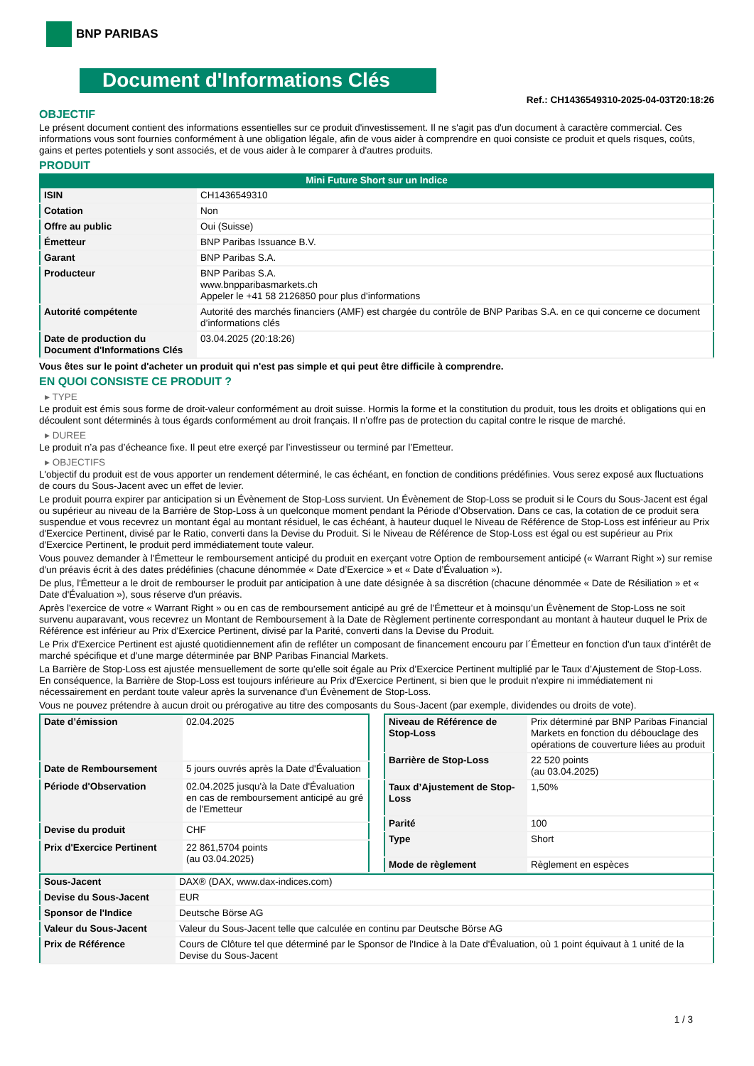BNP PARIBAS
Document d'Informations Clés
Ref.: CH1436549310-2025-04-03T20:18:26
OBJECTIF
Le présent document contient des informations essentielles sur ce produit d'investissement. Il ne s'agit pas d'un document à caractère commercial. Ces informations vous sont fournies conformément à une obligation légale, afin de vous aider à comprendre en quoi consiste ce produit et quels risques, coûts, gains et pertes potentiels y sont associés, et de vous aider à le comparer à d'autres produits.
PRODUIT
Mini Future Short sur un Indice
| ISIN | CH1436549310 |
| Cotation | Non |
| Offre au public | Oui (Suisse) |
| Émetteur | BNP Paribas Issuance B.V. |
| Garant | BNP Paribas S.A. |
| Producteur | BNP Paribas S.A. www.bnpparibasmarkets.ch Appeler le +41 58 2126850 pour plus d'informations |
| Autorité compétente | Autorité des marchés financiers (AMF) est chargée du contrôle de BNP Paribas S.A. en ce qui concerne ce document d’informations clés |
| Date de production du Document d'Informations Clés | 03.04.2025 (20:18:26) |
Vous êtes sur le point d'acheter un produit qui n'est pas simple et qui peut être difficile à comprendre.
EN QUOI CONSISTE CE PRODUIT ?
▸ TYPE
Le produit est émis sous forme de droit-valeur conformément au droit suisse. Hormis la forme et la constitution du produit, tous les droits et obligations qui en découlent sont déterminés à tous égards conformément au droit français. Il n’offre pas de protection du capital contre le risque de marché.
▸ DUREE
Le produit n’a pas d’écheance fixe. Il peut etre exerçé par l’investisseur ou terminé par l’Emetteur.
▸ OBJECTIFS
L'objectif du produit est de vous apporter un rendement déterminé, le cas échéant, en fonction de conditions prédéfinies. Vous serez exposé aux fluctuations de cours du Sous-Jacent avec un effet de levier.
Le produit pourra expirer par anticipation si un Évènement de Stop-Loss survient. Un Évènement de Stop-Loss se produit si le Cours du Sous-Jacent est égal ou supérieur au niveau de la Barrière de Stop-Loss à un quelconque moment pendant la Période d’Observation. Dans ce cas, la cotation de ce produit sera suspendue et vous recevrez un montant égal au montant résiduel, le cas échéant, à hauteur duquel le Niveau de Référence de Stop-Loss est inférieur au Prix d'Exercice Pertinent, divisé par le Ratio, converti dans la Devise du Produit. Si le Niveau de Référence de Stop-Loss est égal ou est supérieur au Prix d'Exercice Pertinent, le produit perd immédiatement toute valeur.
Vous pouvez demander à l'Émetteur le remboursement anticipé du produit en exerçant votre Option de remboursement anticipé (« Warrant Right ») sur remise d'un préavis écrit à des dates prédéfinies (chacune dénommée « Date d’Exercice » et « Date d’Évaluation »).
De plus, l'Émetteur a le droit de rembourser le produit par anticipation à une date désignée à sa discrétion (chacune dénommée « Date de Résiliation » et « Date d'Évaluation »), sous réserve d'un préavis.
Après l'exercice de votre « Warrant Right » ou en cas de remboursement anticipé au gré de l'Émetteur et à moinsqu’un Évènement de Stop-Loss ne soit survenu auparavant, vous recevrez un Montant de Remboursement à la Date de Règlement pertinente correspondant au montant à hauteur duquel le Prix de Référence est inférieur au Prix d'Exercice Pertinent, divisé par la Parité, converti dans la Devise du Produit.
Le Prix d'Exercice Pertinent est ajusté quotidiennement afin de refléter un composant de financement encouru par l´Émetteur en fonction d'un taux d’intérêt de marché spécifique et d'une marge déterminée par BNP Paribas Financial Markets.
La Barrière de Stop-Loss est ajustée mensuellement de sorte qu’elle soit égale au Prix d’Exercice Pertinent multiplié par le Taux d’Ajustement de Stop-Loss. En conséquence, la Barrière de Stop-Loss est toujours inférieure au Prix d'Exercice Pertinent, si bien que le produit n'expire ni immédiatement ni nécessairement en perdant toute valeur après la survenance d'un Évènement de Stop-Loss.
Vous ne pouvez prétendre à aucun droit ou prérogative au titre des composants du Sous-Jacent (par exemple, dividendes ou droits de vote).
| Date d’émission | 02.04.2025 |
| Date de Remboursement | 5 jours ouvrés après la Date d'Évaluation |
| Période d'Observation | 02.04.2025 jusqu'à la Date d'Évaluation en cas de remboursement anticipé au gré de l'Emetteur |
| Devise du produit | CHF |
| Prix d'Exercice Pertinent | 22 861,5704 points (au 03.04.2025) |
| Niveau de Référence de Stop-Loss | Prix déterminé par BNP Paribas Financial Markets en fonction du débouclage des opérations de couverture liées au produit |
| Barrière de Stop-Loss | 22 520 points (au 03.04.2025) |
| Taux d’Ajustement de Stop-Loss | 1,50% |
| Parité | 100 |
| Type | Short |
| Mode de règlement | Règlement en espèces |
| Sous-Jacent | DAX® (DAX, www.dax-indices.com) |
| Devise du Sous-Jacent | EUR |
| Sponsor de l'Indice | Deutsche Börse AG |
| Valeur du Sous-Jacent | Valeur du Sous-Jacent telle que calculée en continu par Deutsche Börse AG |
| Prix de Référence | Cours de Clôture tel que déterminé par le Sponsor de l'Indice à la Date d'Évaluation, où 1 point équivaut à 1 unité de la Devise du Sous-Jacent |
1 / 3